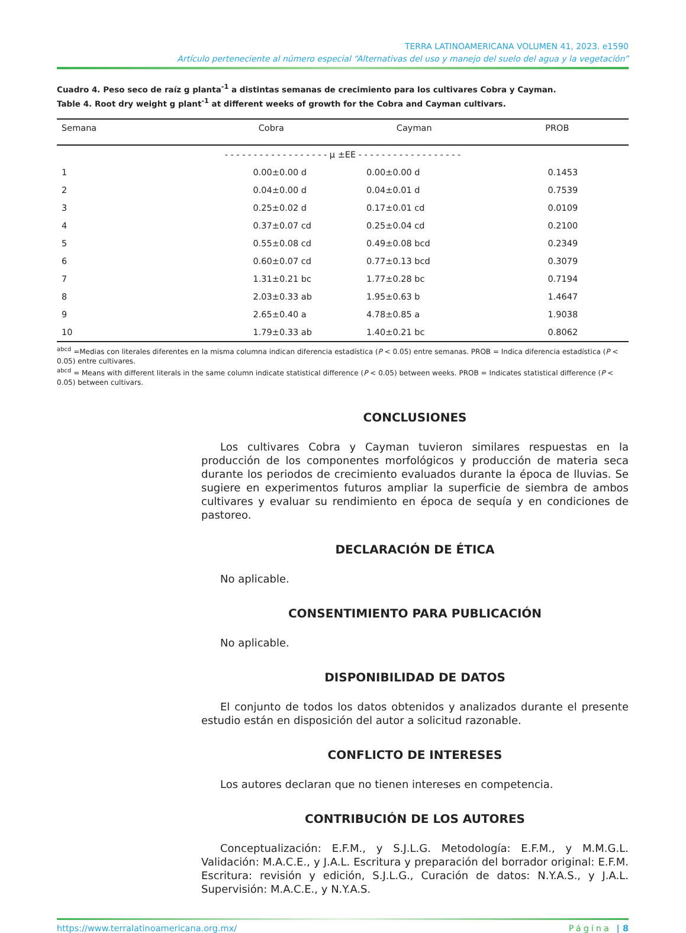TERRA LATINOAMERICANA VOLUMEN 41, 2023. e1590
Artículo perteneciente al número especial “Alternativas del uso y manejo del suelo del agua y la vegetación”
Cuadro 4. Peso seco de raíz g planta<sup>-1</sup> a distintas semanas de crecimiento para los cultivares Cobra y Cayman.
Table 4. Root dry weight g plant<sup>-1</sup> at different weeks of growth for the Cobra and Cayman cultivars.
| Semana | Cobra | Cayman | PROB |
| --- | --- | --- | --- |
| | - - - - - - - - - - - - - - - - - - μ ±EE - - - - - - - - - - - - - - - - - - | | |
| 1 | 0.00±0.00 d | 0.00±0.00 d | 0.1453 |
| 2 | 0.04±0.00 d | 0.04±0.01 d | 0.7539 |
| 3 | 0.25±0.02 d | 0.17±0.01 cd | 0.0109 |
| 4 | 0.37±0.07 cd | 0.25±0.04 cd | 0.2100 |
| 5 | 0.55±0.08 cd | 0.49±0.08 bcd | 0.2349 |
| 6 | 0.60±0.07 cd | 0.77±0.13 bcd | 0.3079 |
| 7 | 1.31±0.21 bc | 1.77±0.28 bc | 0.7194 |
| 8 | 2.03±0.33 ab | 1.95±0.63 b | 1.4647 |
| 9 | 2.65±0.40 a | 4.78±0.85 a | 1.9038 |
| 10 | 1.79±0.33 ab | 1.40±0.21 bc | 0.8062 |
<sup>abcd</sup> =Medias con literales diferentes en la misma columna indican diferencia estadística (P < 0.05) entre semanas. PROB = Indica diferencia estadística (P < 0.05) entre cultivares.
<sup>abcd</sup> = Means with different literals in the same column indicate statistical difference (P < 0.05) between weeks. PROB = Indicates statistical difference (P < 0.05) between cultivars.
CONCLUSIONES
Los cultivares Cobra y Cayman tuvieron similares respuestas en la producción de los componentes morfológicos y producción de materia seca durante los periodos de crecimiento evaluados durante la época de lluvias. Se sugiere en experimentos futuros ampliar la superficie de siembra de ambos cultivares y evaluar su rendimiento en época de sequía y en condiciones de pastoreo.
DECLARACIÓN DE ÉTICA
No aplicable.
CONSENTIMIENTO PARA PUBLICACIÓN
No aplicable.
DISPONIBILIDAD DE DATOS
El conjunto de todos los datos obtenidos y analizados durante el presente estudio están en disposición del autor a solicitud razonable.
CONFLICTO DE INTERESES
Los autores declaran que no tienen intereses en competencia.
CONTRIBUCIÓN DE LOS AUTORES
Conceptualización: E.F.M., y S.J.L.G. Metodología: E.F.M., y M.M.G.L. Validación: M.A.C.E., y J.A.L. Escritura y preparación del borrador original: E.F.M. Escritura: revisión y edición, S.J.L.G., Curación de datos: N.Y.A.S., y J.A.L. Supervisión: M.A.C.E., y N.Y.A.S.
https://www.terralatinoamericana.org.mx/ Página | 8